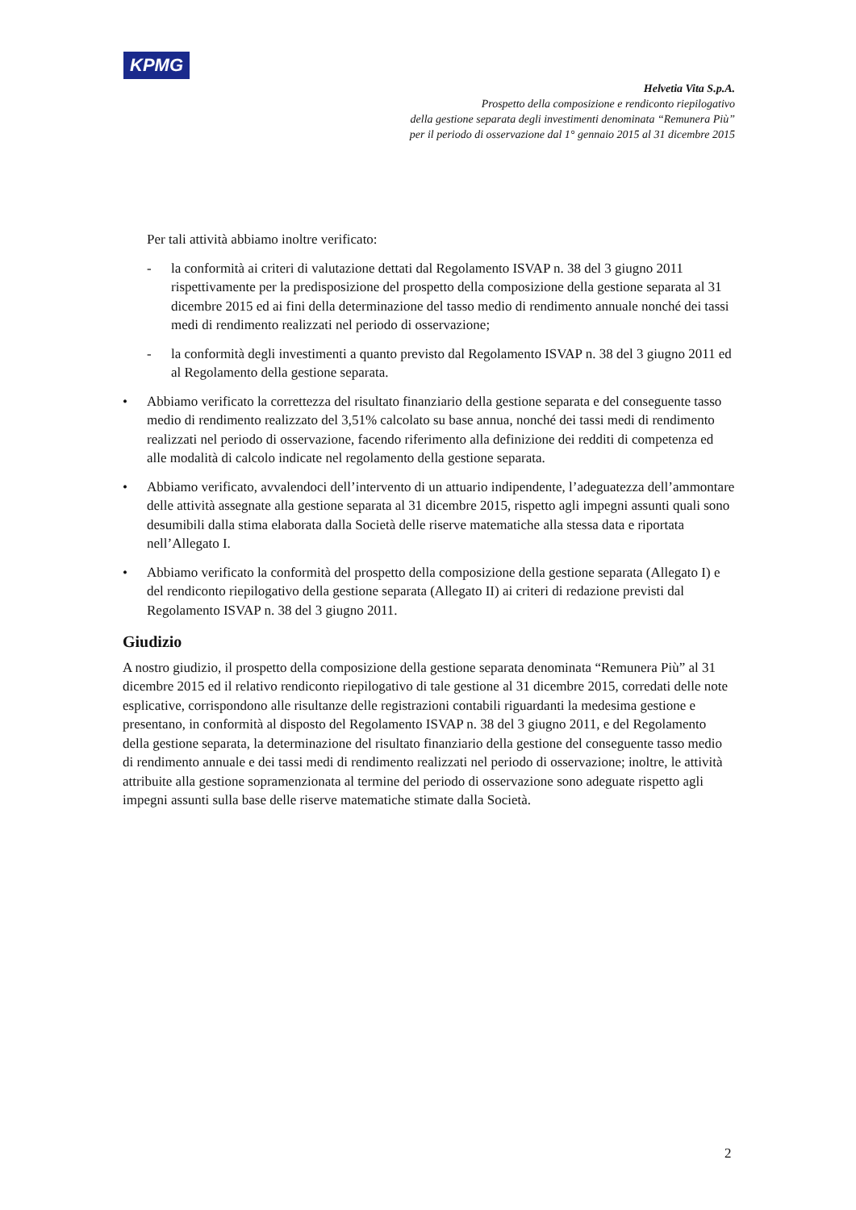KPMG
Helvetia Vita S.p.A.
Prospetto della composizione e rendiconto riepilogativo
della gestione separata degli investimenti denominata “Remunera Più”
per il periodo di osservazione dal 1° gennaio 2015 al 31 dicembre 2015
Per tali attività abbiamo inoltre verificato:
- la conformità ai criteri di valutazione dettati dal Regolamento ISVAP n. 38 del 3 giugno 2011 rispettivamente per la predisposizione del prospetto della composizione della gestione separata al 31 dicembre 2015 ed ai fini della determinazione del tasso medio di rendimento annuale nonché dei tassi medi di rendimento realizzati nel periodo di osservazione;
- la conformità degli investimenti a quanto previsto dal Regolamento ISVAP n. 38 del 3 giugno 2011 ed al Regolamento della gestione separata.
• Abbiamo verificato la correttezza del risultato finanziario della gestione separata e del conseguente tasso medio di rendimento realizzato del 3,51% calcolato su base annua, nonché dei tassi medi di rendimento realizzati nel periodo di osservazione, facendo riferimento alla definizione dei redditi di competenza ed alle modalità di calcolo indicate nel regolamento della gestione separata.
• Abbiamo verificato, avvalendoci dell’intervento di un attuario indipendente, l’adeguatezza dell’ammontare delle attività assegnate alla gestione separata al 31 dicembre 2015, rispetto agli impegni assunti quali sono desumibili dalla stima elaborata dalla Società delle riserve matematiche alla stessa data e riportata nell’Allegato I.
• Abbiamo verificato la conformità del prospetto della composizione della gestione separata (Allegato I) e del rendiconto riepilogativo della gestione separata (Allegato II) ai criteri di redazione previsti dal Regolamento ISVAP n. 38 del 3 giugno 2011.
Giudizio
A nostro giudizio, il prospetto della composizione della gestione separata denominata “Remunera Più” al 31 dicembre 2015 ed il relativo rendiconto riepilogativo di tale gestione al 31 dicembre 2015, corredati delle note esplicative, corrispondono alle risultanze delle registrazioni contabili riguardanti la medesima gestione e presentano, in conformità al disposto del Regolamento ISVAP n. 38 del 3 giugno 2011, e del Regolamento della gestione separata, la determinazione del risultato finanziario della gestione del conseguente tasso medio di rendimento annuale e dei tassi medi di rendimento realizzati nel periodo di osservazione; inoltre, le attività attribuite alla gestione sopramenzionata al termine del periodo di osservazione sono adeguate rispetto agli impegni assunti sulla base delle riserve matematiche stimate dalla Società.
2